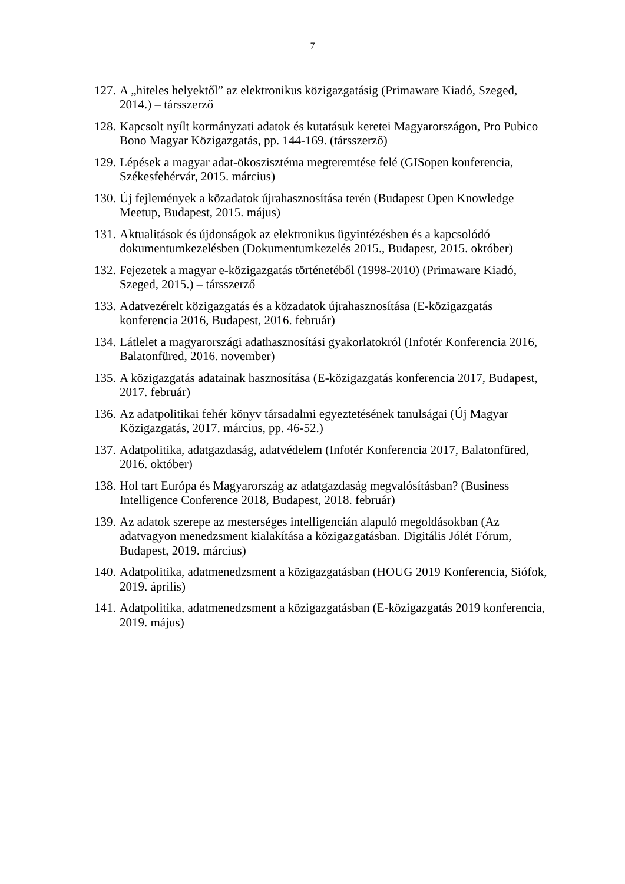7
127. A „hiteles helyektől” az elektronikus közigazgatásig (Primaware Kiadó, Szeged, 2014.) – társszerző
128. Kapcsolt nyílt kormányzati adatok és kutatásuk keretei Magyarországon, Pro Pubico Bono Magyar Közigazgatás, pp. 144-169. (társszerző)
129. Lépések a magyar adat-ökoszisztéma megteremtése felé (GISopen konferencia, Székesfehérvár, 2015. március)
130. Új fejlemények a közadatok újrahasznosítása terén (Budapest Open Knowledge Meetup, Budapest, 2015. május)
131. Aktualitások és újdonságok az elektronikus ügyintézésben és a kapcsolódó dokumentumkezelésben (Dokumentumkezelés 2015., Budapest, 2015. október)
132. Fejezetek a magyar e-közigazgatás történetéből (1998-2010) (Primaware Kiadó, Szeged, 2015.) – társszerző
133. Adatvezérelt közigazgatás és a közadatok újrahasznosítása (E-közigazgatás konferencia 2016, Budapest, 2016. február)
134. Látlelet a magyarországi adathasznosítási gyakorlatokról (Infotér Konferencia 2016, Balatonfüred, 2016. november)
135. A közigazgatás adatainak hasznosítása (E-közigazgatás konferencia 2017, Budapest, 2017. február)
136. Az adatpolitikai fehér könyv társadalmi egyeztetésének tanulságai (Új Magyar Közigazgatás, 2017. március, pp. 46-52.)
137. Adatpolitika, adatgazdaság, adatvédelem (Infotér Konferencia 2017, Balatonfüred, 2016. október)
138. Hol tart Európa és Magyarország az adatgazdaság megvalósításban? (Business Intelligence Conference 2018, Budapest, 2018. február)
139. Az adatok szerepe az mesterséges intelligencián alapuló megoldásokban (Az adatvagyon menedzsment kialakítása a közigazgatásban. Digitális Jólét Fórum, Budapest, 2019. március)
140. Adatpolitika, adatmenedzsment a közigazgatásban (HOUG 2019 Konferencia, Siófok, 2019. április)
141. Adatpolitika, adatmenedzsment a közigazgatásban (E-közigazgatás 2019 konferencia, 2019. május)